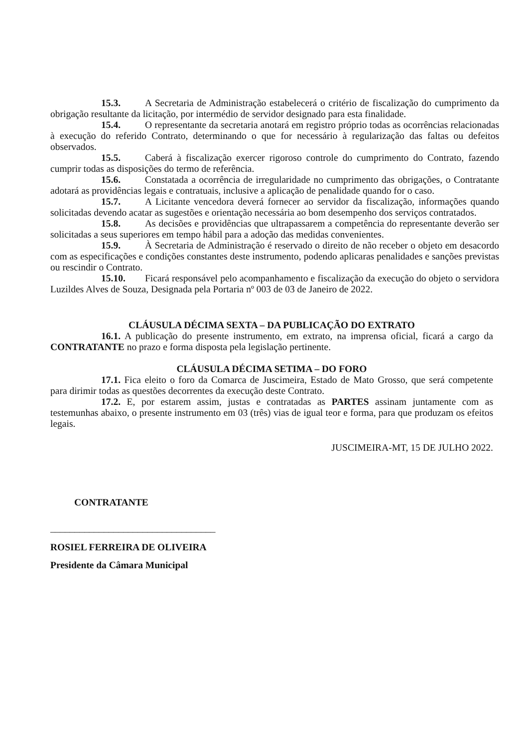15.3. A Secretaria de Administração estabelecerá o critério de fiscalização do cumprimento da obrigação resultante da licitação, por intermédio de servidor designado para esta finalidade.
15.4. O representante da secretaria anotará em registro próprio todas as ocorrências relacionadas à execução do referido Contrato, determinando o que for necessário à regularização das faltas ou defeitos observados.
15.5. Caberá à fiscalização exercer rigoroso controle do cumprimento do Contrato, fazendo cumprir todas as disposições do termo de referência.
15.6. Constatada a ocorrência de irregularidade no cumprimento das obrigações, o Contratante adotará as providências legais e contratuais, inclusive a aplicação de penalidade quando for o caso.
15.7. A Licitante vencedora deverá fornecer ao servidor da fiscalização, informações quando solicitadas devendo acatar as sugestões e orientação necessária ao bom desempenho dos serviços contratados.
15.8. As decisões e providências que ultrapassarem a competência do representante deverão ser solicitadas a seus superiores em tempo hábil para a adoção das medidas convenientes.
15.9. À Secretaria de Administração é reservado o direito de não receber o objeto em desacordo com as especificações e condições constantes deste instrumento, podendo aplicaras penalidades e sanções previstas ou rescindir o Contrato.
15.10. Ficará responsável pelo acompanhamento e fiscalização da execução do objeto o servidora Luzildes Alves de Souza, Designada pela Portaria nº 003 de 03 de Janeiro de 2022.
CLÁUSULA DÉCIMA SEXTA – DA PUBLICAÇÃO DO EXTRATO
16.1. A publicação do presente instrumento, em extrato, na imprensa oficial, ficará a cargo da CONTRATANTE no prazo e forma disposta pela legislação pertinente.
CLÁUSULA DÉCIMA SETIMA – DO FORO
17.1. Fica eleito o foro da Comarca de Juscimeira, Estado de Mato Grosso, que será competente para dirimir todas as questões decorrentes da execução deste Contrato.
17.2. E, por estarem assim, justas e contratadas as PARTES assinam juntamente com as testemunhas abaixo, o presente instrumento em 03 (três) vias de igual teor e forma, para que produzam os efeitos legais.
JUSCIMEIRA-MT, 15 DE JULHO 2022.
CONTRATANTE
__________________________________
ROSIEL FERREIRA DE OLIVEIRA
Presidente da Câmara Municipal